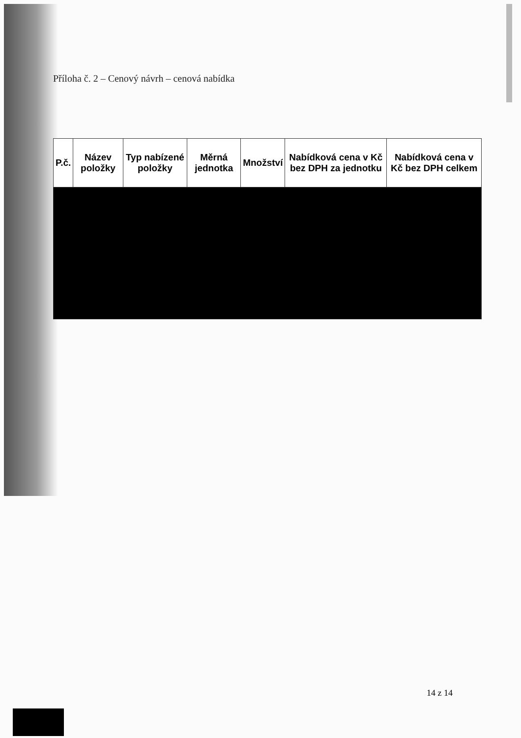Příloha č. 2 – Cenový návrh – cenová nabídka
| P.č. | Název položky | Typ nabízené položky | Měrná jednotka | Množství | Nabídková cena v Kč bez DPH za jednotku | Nabídková cena v Kč bez DPH celkem |
| --- | --- | --- | --- | --- | --- | --- |
14 z 14